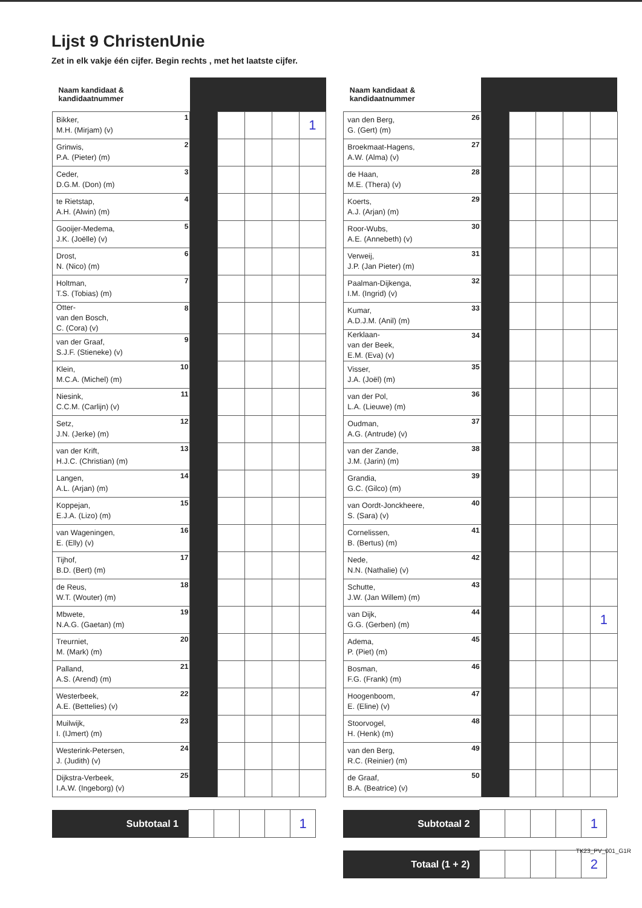Lijst 9 ChristenUnie
Zet in elk vakje één cijfer. Begin rechts , met het laatste cijfer.
| Naam kandidaat & kandidaatnummer | | | | | | |
| --- | --- | --- | --- | --- | --- | --- |
| Bikker, M.H. (Mirjam) (v) | 1 | | | | | 1 |
| Grinwis, P.A. (Pieter) (m) | 2 | | | | | |
| Ceder, D.G.M. (Don) (m) | 3 | | | | | |
| te Rietstap, A.H. (Alwin) (m) | 4 | | | | | |
| Gooijer-Medema, J.K. (Joëlle) (v) | 5 | | | | | |
| Drost, N. (Nico) (m) | 6 | | | | | |
| Holtman, T.S. (Tobias) (m) | 7 | | | | | |
| Otter- van den Bosch, C. (Cora) (v) | 8 | | | | | |
| van der Graaf, S.J.F. (Stieneke) (v) | 9 | | | | | |
| Klein, M.C.A. (Michel) (m) | 10 | | | | | |
| Niesink, C.C.M. (Carlijn) (v) | 11 | | | | | |
| Setz, J.N. (Jerke) (m) | 12 | | | | | |
| van der Krift, H.J.C. (Christian) (m) | 13 | | | | | |
| Langen, A.L. (Arjan) (m) | 14 | | | | | |
| Koppejan, E.J.A. (Lizo) (m) | 15 | | | | | |
| van Wageningen, E. (Elly) (v) | 16 | | | | | |
| Tijhof, B.D. (Bert) (m) | 17 | | | | | |
| de Reus, W.T. (Wouter) (m) | 18 | | | | | |
| Mbwete, N.A.G. (Gaetan) (m) | 19 | | | | | |
| Treurniet, M. (Mark) (m) | 20 | | | | | |
| Palland, A.S. (Arend) (m) | 21 | | | | | |
| Westerbeek, A.E. (Bettelies) (v) | 22 | | | | | |
| Muilwijk, I. (IJmert) (m) | 23 | | | | | |
| Westerink-Petersen, J. (Judith) (v) | 24 | | | | | |
| Dijkstra-Verbeek, I.A.W. (Ingeborg) (v) | 25 | | | | | |
| Subtotaal 1 | | | | | 1 |
| Naam kandidaat & kandidaatnummer | | | | | | |
| --- | --- | --- | --- | --- | --- | --- |
| van den Berg, G. (Gert) (m) | 26 | | | | | |
| Broekmaat-Hagens, A.W. (Alma) (v) | 27 | | | | | |
| de Haan, M.E. (Thera) (v) | 28 | | | | | |
| Koerts, A.J. (Arjan) (m) | 29 | | | | | |
| Roor-Wubs, A.E. (Annebeth) (v) | 30 | | | | | |
| Verweij, J.P. (Jan Pieter) (m) | 31 | | | | | |
| Paalman-Dijkenga, I.M. (Ingrid) (v) | 32 | | | | | |
| Kumar, A.D.J.M. (Anil) (m) | 33 | | | | | |
| Kerklaan- van der Beek, E.M. (Eva) (v) | 34 | | | | | |
| Visser, J.A. (Joël) (m) | 35 | | | | | |
| van der Pol, L.A. (Lieuwe) (m) | 36 | | | | | |
| Oudman, A.G. (Antrude) (v) | 37 | | | | | |
| van der Zande, J.M. (Jarin) (m) | 38 | | | | | |
| Grandia, G.C. (Gilco) (m) | 39 | | | | | |
| van Oordt-Jonckheere, S. (Sara) (v) | 40 | | | | | |
| Cornelissen, B. (Bertus) (m) | 41 | | | | | |
| Nede, N.N. (Nathalie) (v) | 42 | | | | | |
| Schutte, J.W. (Jan Willem) (m) | 43 | | | | | |
| van Dijk, G.G. (Gerben) (m) | 44 | | | | | 1 |
| Adema, P. (Piet) (m) | 45 | | | | | |
| Bosman, F.G. (Frank) (m) | 46 | | | | | |
| Hoogenboom, E. (Eline) (v) | 47 | | | | | |
| Stoorvogel, H. (Henk) (m) | 48 | | | | | |
| van den Berg, R.C. (Reinier) (m) | 49 | | | | | |
| de Graaf, B.A. (Beatrice) (v) | 50 | | | | | |
| Subtotaal 2 | | | | | 1 |
| Totaal (1 + 2) | | | | | 2 |
TK23_PV_001_G1R